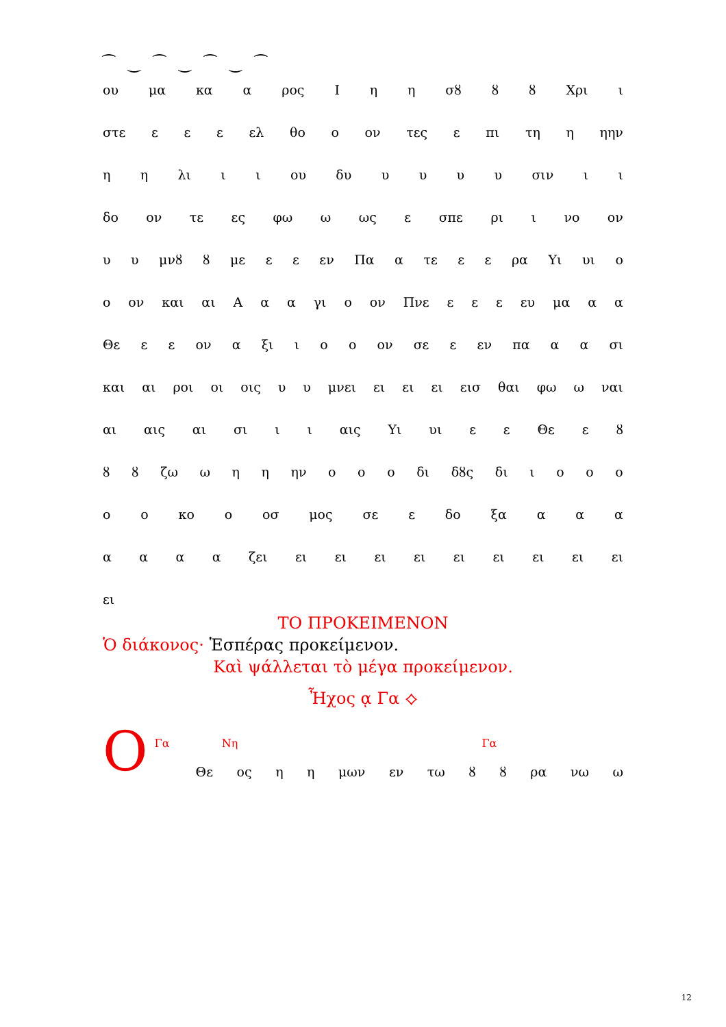⁀ ‿ ⁀ ‿ ⁀ ‿ ⁀
ου μα κα α ρος Ιηη σȣ ȣȣ Χρι ι
στε εεε ελ θο ο ον τες ε πι τη η ηην
ηη λι ιι ου δυ υυυυ σιν ιι
δο ον τε ες φω ω ως ε σπε ρι ι νο ον
υυ μνȣ ȣ με εε εν Πα α τε εε ρα Υι υι ο
ο ον και αι Ααα γι ο ον Πνε εεε ευ μα αα
Θε εε ον α ξι ιοο ον σε ε εν πα αα σι
και αι ροι οι οις υυ μνει ει ει ει εισ θαι φω ω ναι
αι αις αι σι ιι αις Υι υι εε Θε εȣ
ȣȣ ζω ωηη ην οοο δι δȣς δι ιοοο
οο κο ο οσ μος σε ε δο ξα ααα
αααα ζει ει ει ει ει ει ει ει ει ει
ει
ΤΟ ΠΡΟΚΕΙΜΕΝΟΝ
Ὁ διάκονος· Ἑσπέρας προκείμενον.
Καὶ ψάλλεται τὸ μέγα προκείμενον.
Ἦχος ᾳ Γα ⟡
Ο
Γα Νη Γα
Θε ος ηη μων εν τω ȣȣ ρα νω ω
12